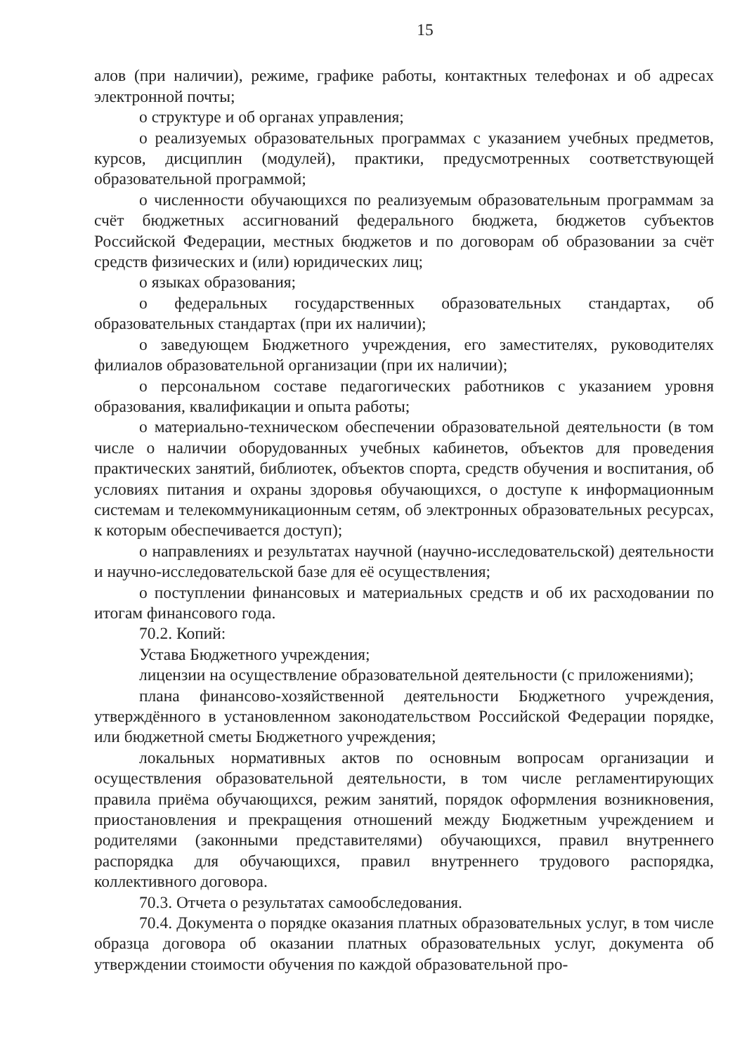15
алов (при наличии), режиме, графике работы, контактных телефонах и об адресах электронной почты;
о структуре и об органах управления;
о реализуемых образовательных программах с указанием учебных предметов, курсов, дисциплин (модулей), практики, предусмотренных соответствующей образовательной программой;
о численности обучающихся по реализуемым образовательным программам за счёт бюджетных ассигнований федерального бюджета, бюджетов субъектов Российской Федерации, местных бюджетов и по договорам об образовании за счёт средств физических и (или) юридических лиц;
о языках образования;
о федеральных государственных образовательных стандартах, об образовательных стандартах (при их наличии);
о заведующем Бюджетного учреждения, его заместителях, руководителях филиалов образовательной организации (при их наличии);
о персональном составе педагогических работников с указанием уровня образования, квалификации и опыта работы;
о материально-техническом обеспечении образовательной деятельности (в том числе о наличии оборудованных учебных кабинетов, объектов для проведения практических занятий, библиотек, объектов спорта, средств обучения и воспитания, об условиях питания и охраны здоровья обучающихся, о доступе к информационным системам и телекоммуникационным сетям, об электронных образовательных ресурсах, к которым обеспечивается доступ);
о направлениях и результатах научной (научно-исследовательской) деятельности и научно-исследовательской базе для её осуществления;
о поступлении финансовых и материальных средств и об их расходовании по итогам финансового года.
70.2. Копий:
Устава Бюджетного учреждения;
лицензии на осуществление образовательной деятельности (с приложениями);
плана финансово-хозяйственной деятельности Бюджетного учреждения, утверждённого в установленном законодательством Российской Федерации порядке, или бюджетной сметы Бюджетного учреждения;
локальных нормативных актов по основным вопросам организации и осуществления образовательной деятельности, в том числе регламентирующих правила приёма обучающихся, режим занятий, порядок оформления возникновения, приостановления и прекращения отношений между Бюджетным учреждением и родителями (законными представителями) обучающихся, правил внутреннего распорядка для обучающихся, правил внутреннего трудового распорядка, коллективного договора.
70.3. Отчета о результатах самообследования.
70.4. Документа о порядке оказания платных образовательных услуг, в том числе образца договора об оказании платных образовательных услуг, документа об утверждении стоимости обучения по каждой образовательной про-